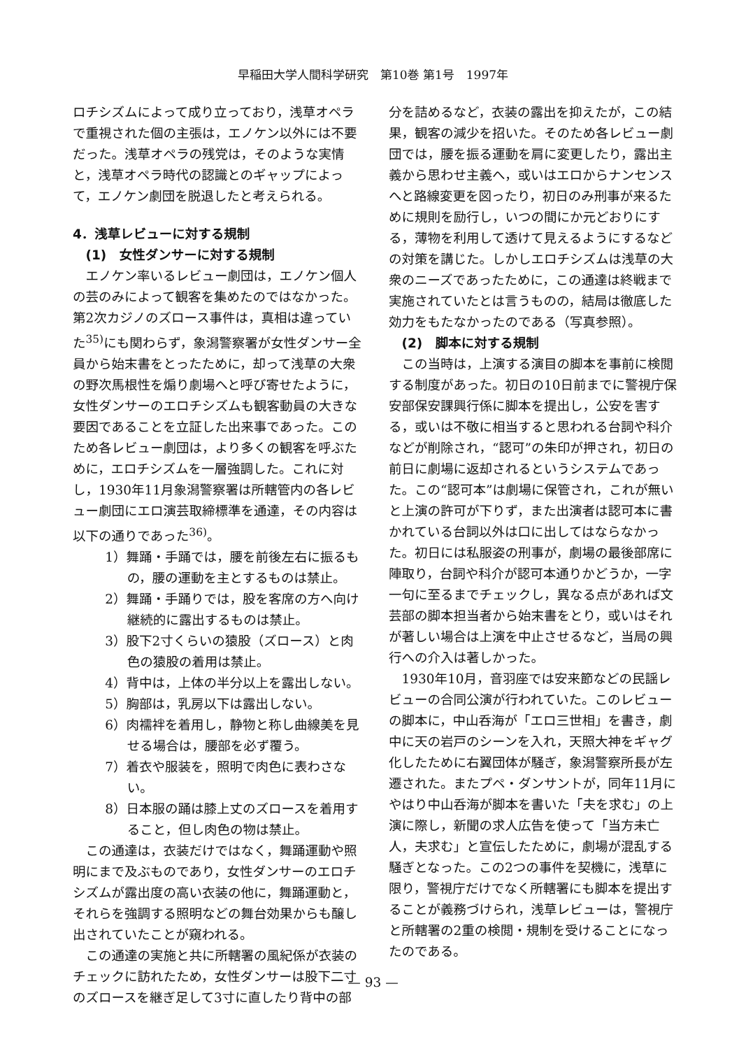早稲田大学人間科学研究　第10巻 第1号　1997年
ロチシズムによって成り立っており，浅草オペラで重視された個の主張は，エノケン以外には不要だった。浅草オペラの残党は，そのような実情と，浅草オペラ時代の認識とのギャップによって，エノケン劇団を脱退したと考えられる。
4．浅草レビューに対する規制
(1)　女性ダンサーに対する規制
エノケン率いるレビュー劇団は，エノケン個人の芸のみによって観客を集めたのではなかった。第2次カジノのズロース事件は，真相は違っていた<sup>35)</sup>にも関わらず，象潟警察署が女性ダンサー全員から始末書をとったために，却って浅草の大衆の野次馬根性を煽り劇場へと呼び寄せたように，女性ダンサーのエロチシズムも観客動員の大きな要因であることを立証した出来事であった。このため各レビュー劇団は，より多くの観客を呼ぶために，エロチシズムを一層強調した。これに対し，1930年11月象潟警察署は所轄管内の各レビュー劇団にエロ演芸取締標準を通達，その内容は以下の通りであった<sup>36)</sup>。
1）舞踊・手踊では，腰を前後左右に振るもの，腰の運動を主とするものは禁止。
2）舞踊・手踊りでは，股を客席の方へ向け継続的に露出するものは禁止。
3）股下2寸くらいの猿股（ズロース）と肉色の猿股の着用は禁止。
4）背中は，上体の半分以上を露出しない。
5）胸部は，乳房以下は露出しない。
6）肉襦袢を着用し，静物と称し曲線美を見せる場合は，腰部を必ず覆う。
7）着衣や服装を，照明で肉色に表わさない。
8）日本服の踊は膝上丈のズロースを着用すること，但し肉色の物は禁止。
この通達は，衣装だけではなく，舞踊運動や照明にまで及ぶものであり，女性ダンサーのエロチシズムが露出度の高い衣装の他に，舞踊運動と，それらを強調する照明などの舞台効果からも醸し出されていたことが窺われる。
この通達の実施と共に所轄署の風紀係が衣装のチェックに訪れたため，女性ダンサーは股下二寸のズロースを継ぎ足して3寸に直したり背中の部
分を詰めるなど，衣装の露出を抑えたが，この結果，観客の減少を招いた。そのため各レビュー劇団では，腰を振る運動を肩に変更したり，露出主義から思わせ主義へ，或いはエロからナンセンスへと路線変更を図ったり，初日のみ刑事が来るために規則を励行し，いつの間にか元どおりにする，薄物を利用して透けて見えるようにするなどの対策を講じた。しかしエロチシズムは浅草の大衆のニーズであったために，この通達は終戦まで実施されていたとは言うものの，結局は徹底した効力をもたなかったのである（写真参照）。
(2)　脚本に対する規制
この当時は，上演する演目の脚本を事前に検閲する制度があった。初日の10日前までに警視庁保安部保安課興行係に脚本を提出し，公安を害する，或いは不敬に相当すると思われる台詞や科介などが削除され，“認可”の朱印が押され，初日の前日に劇場に返却されるというシステムであった。この“認可本”は劇場に保管され，これが無いと上演の許可が下りず，また出演者は認可本に書かれている台詞以外は口に出してはならなかった。初日には私服姿の刑事が，劇場の最後部席に陣取り，台詞や科介が認可本通りかどうか，一字一句に至るまでチェックし，異なる点があれば文芸部の脚本担当者から始末書をとり，或いはそれが著しい場合は上演を中止させるなど，当局の興行への介入は著しかった。
1930年10月，音羽座では安来節などの民謡レビューの合同公演が行われていた。このレビューの脚本に，中山呑海が「エロ三世相」を書き，劇中に天の岩戸のシーンを入れ，天照大神をギャグ化したために右翼団体が騒ぎ，象潟警察所長が左遷された。またプペ・ダンサントが，同年11月にやはり中山呑海が脚本を書いた「夫を求む」の上演に際し，新聞の求人広告を使って「当方未亡人，夫求む」と宣伝したために，劇場が混乱する騒ぎとなった。この2つの事件を契機に，浅草に限り，警視庁だけでなく所轄署にも脚本を提出することが義務づけられ，浅草レビューは，警視庁と所轄署の2重の検閲・規制を受けることになったのである。
— 93 —